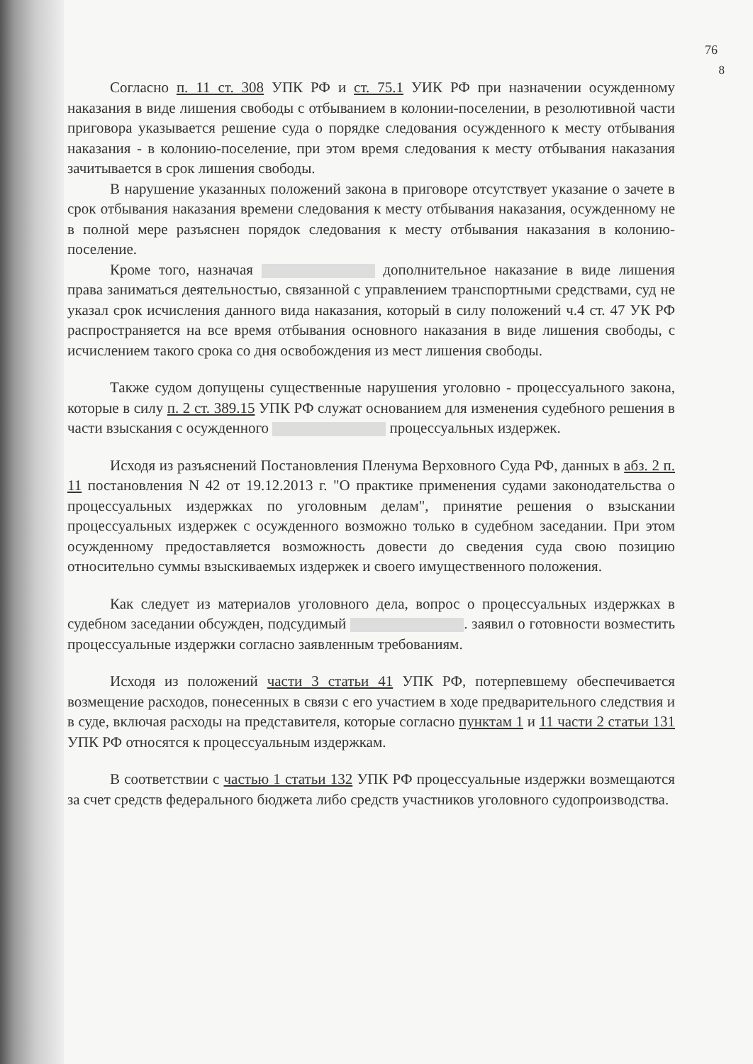76
8
Согласно п. 11 ст. 308 УПК РФ и ст. 75.1 УИК РФ при назначении осужденному наказания в виде лишения свободы с отбыванием в колонии-поселении, в резолютивной части приговора указывается решение суда о порядке следования осужденного к месту отбывания наказания - в колонию-поселение, при этом время следования к месту отбывания наказания зачитывается в срок лишения свободы.
В нарушение указанных положений закона в приговоре отсутствует указание о зачете в срок отбывания наказания времени следования к месту отбывания наказания, осужденному не в полной мере разъяснен порядок следования к месту отбывания наказания в колонию-поселение.
Кроме того, назначая дополнительное наказание в виде лишения права заниматься деятельностью, связанной с управлением транспортными средствами, суд не указал срок исчисления данного вида наказания, который в силу положений ч.4 ст. 47 УК РФ распространяется на все время отбывания основного наказания в виде лишения свободы, с исчислением такого срока со дня освобождения из мест лишения свободы.
Также судом допущены существенные нарушения уголовно - процессуального закона, которые в силу п. 2 ст. 389.15 УПК РФ служат основанием для изменения судебного решения в части взыскания с осужденного процессуальных издержек.
Исходя из разъяснений Постановления Пленума Верховного Суда РФ, данных в абз. 2 п. 11 постановления N 42 от 19.12.2013 г. "О практике применения судами законодательства о процессуальных издержках по уголовным делам", принятие решения о взыскании процессуальных издержек с осужденного возможно только в судебном заседании. При этом осужденному предоставляется возможность довести до сведения суда свою позицию относительно суммы взыскиваемых издержек и своего имущественного положения.
Как следует из материалов уголовного дела, вопрос о процессуальных издержках в судебном заседании обсужден, подсудимый . заявил о готовности возместить процессуальные издержки согласно заявленным требованиям.
Исходя из положений части 3 статьи 41 УПК РФ, потерпевшему обеспечивается возмещение расходов, понесенных в связи с его участием в ходе предварительного следствия и в суде, включая расходы на представителя, которые согласно пунктам 1 и 11 части 2 статьи 131 УПК РФ относятся к процессуальным издержкам.
В соответствии с частью 1 статьи 132 УПК РФ процессуальные издержки возмещаются за счет средств федерального бюджета либо средств участников уголовного судопроизводства.